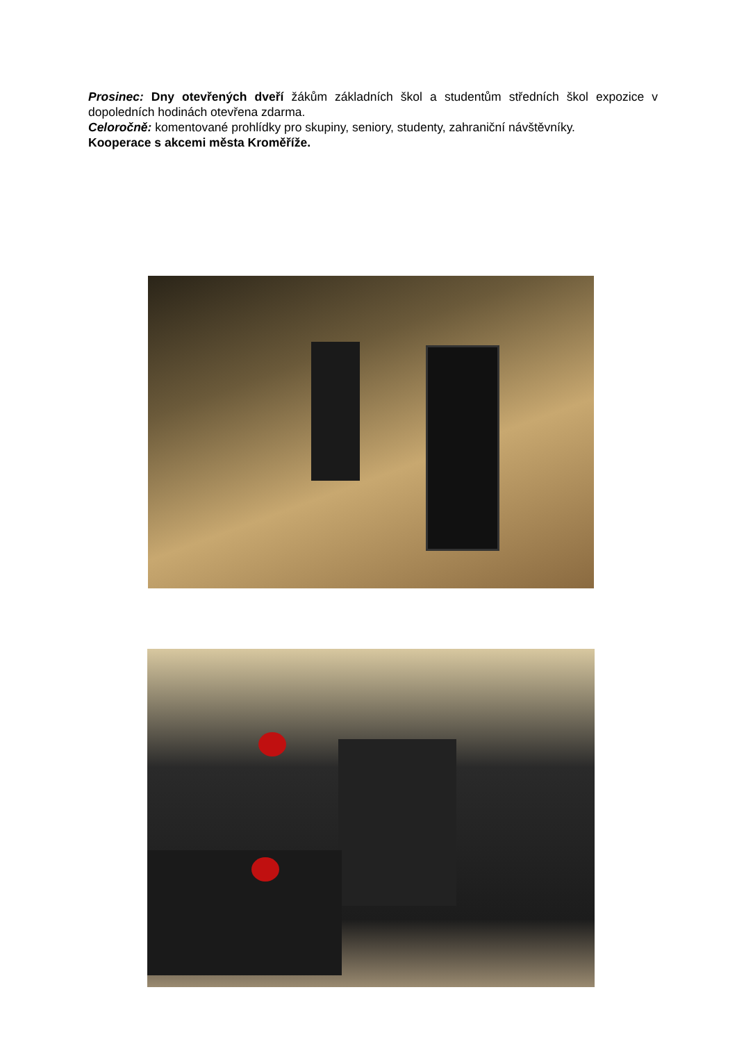Prosinec: Dny otevřených dveří žákům základních škol a studentům středních škol expozice v dopoledních hodinách otevřena zdarma.
Celoročně: komentované prohlídky pro skupiny, seniory, studenty, zahraniční návštěvníky.
Kooperace s akcemi města Kroměříže.